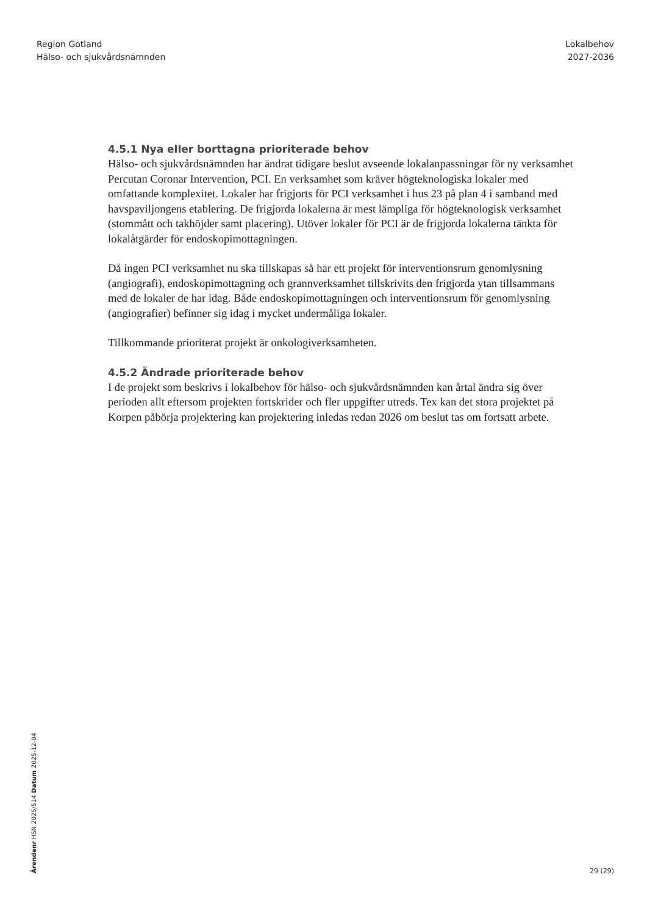Region Gotland
Hälso- och sjukvårdsnämnden
Lokalbehov
2027-2036
4.5.1 Nya eller borttagna prioriterade behov
Hälso- och sjukvårdsnämnden har ändrat tidigare beslut avseende lokalanpassningar för ny verksamhet Percutan Coronar Intervention, PCI. En verksamhet som kräver högteknologiska lokaler med omfattande komplexitet. Lokaler har frigjorts för PCI verksamhet i hus 23 på plan 4 i samband med havspaviljongens etablering. De frigjorda lokalerna är mest lämpliga för högteknologisk verksamhet (stommått och takhöjder samt placering). Utöver lokaler för PCI är de frigjorda lokalerna tänkta för lokalåtgärder för endoskopimottagningen.
Då ingen PCI verksamhet nu ska tillskapas så har ett projekt för interventionsrum genomlysning (angiografi), endoskopimottagning och grannverksamhet tillskrivits den frigjorda ytan tillsammans med de lokaler de har idag. Både endoskopimottagningen och interventionsrum för genomlysning (angiografier) befinner sig idag i mycket undermåliga lokaler.
Tillkommande prioriterat projekt är onkologiverksamheten.
4.5.2 Ändrade prioriterade behov
I de projekt som beskrivs i lokalbehov för hälso- och sjukvårdsnämnden kan årtal ändra sig över perioden allt eftersom projekten fortskrider och fler uppgifter utreds. Tex kan det stora projektet på Korpen påbörja projektering kan projektering inledas redan 2026 om beslut tas om fortsatt arbete.
Ärendenr HSN 2025/514 Datum 2025-12-04
29 (29)